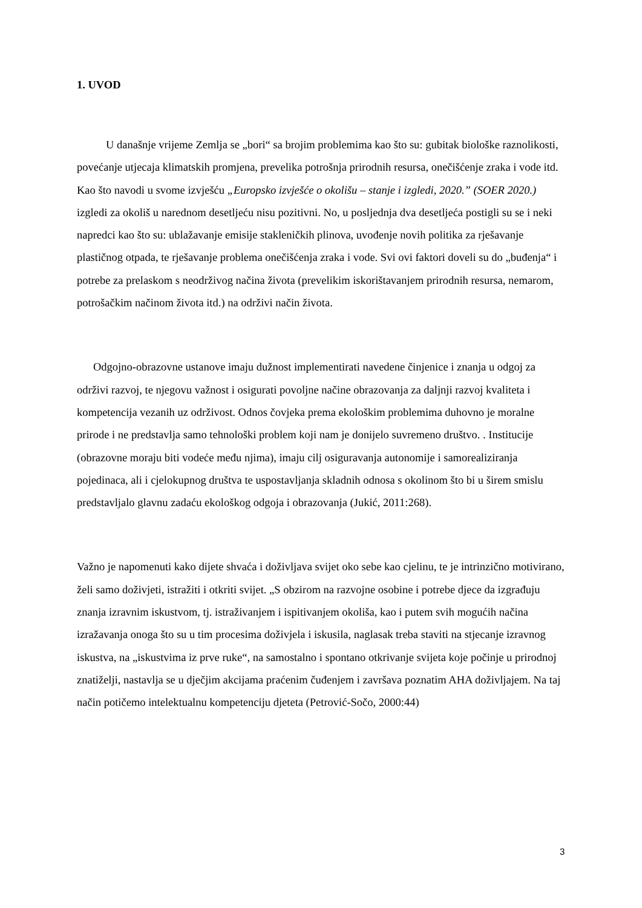1. UVOD
U današnje vrijeme Zemlja se „bori“ sa brojim problemima kao što su: gubitak biološke raznolikosti, povećanje utjecaja klimatskih promjena, prevelika potrošnja prirodnih resursa, onečišćenje zraka i vode itd. Kao što navodi u svome izvješću „Europsko izvješće o okolišu – stanje i izgledi, 2020.” (SOER 2020.) izgledi za okoliš u narednom desetljeću nisu pozitivni. No, u posljednja dva desetljeća postigli su se i neki napredci kao što su: ublažavanje emisije stakleničkih plinova, uvođenje novih politika za rješavanje plastičnog otpada, te rješavanje problema onečišćenja zraka i vode. Svi ovi faktori doveli su do „buđenja“ i potrebe za prelaskom s neodrživog načina života (prevelikim iskorištavanjem prirodnih resursa, nemarom, potrošačkim načinom života itd.) na održivi način života.
Odgojno-obrazovne ustanove imaju dužnost implementirati navedene činjenice i znanja u odgoj za održivi razvoj, te njegovu važnost i osigurati povoljne načine obrazovanja za daljnji razvoj kvaliteta i kompetencija vezanih uz održivost. Odnos čovjeka prema ekološkim problemima duhovno je moralne prirode i ne predstavlja samo tehnološki problem koji nam je donijelo suvremeno društvo. . Institucije (obrazovne moraju biti vodeće među njima), imaju cilj osiguravanja autonomije i samorealiziranja pojedinaca, ali i cjelokupnog društva te uspostavljanja skladnih odnosa s okolinom što bi u širem smislu predstavljalo glavnu zadaću ekološkog odgoja i obrazovanja (Jukić, 2011:268).
Važno je napomenuti kako dijete shvaća i doživljava svijet oko sebe kao cjelinu, te je intrinzično motivirano, želi samo doživjeti, istražiti i otkriti svijet. „S obzirom na razvojne osobine i potrebe djece da izgrađuju znanja izravnim iskustvom, tj. istraživanjem i ispitivanjem okoliša, kao i putem svih mogućih načina izražavanja onoga što su u tim procesima doživjela i iskusila, naglasak treba staviti na stjecanje izravnog iskustva, na „iskustvima iz prve ruke“, na samostalno i spontano otkrivanje svijeta koje počinje u prirodnoj znatiželji, nastavlja se u dječjim akcijama praćenim čuđenjem i završava poznatim AHA doživljajem. Na taj način potičemo intelektualnu kompetenciju djeteta (Petrović-Sočo, 2000:44)
3